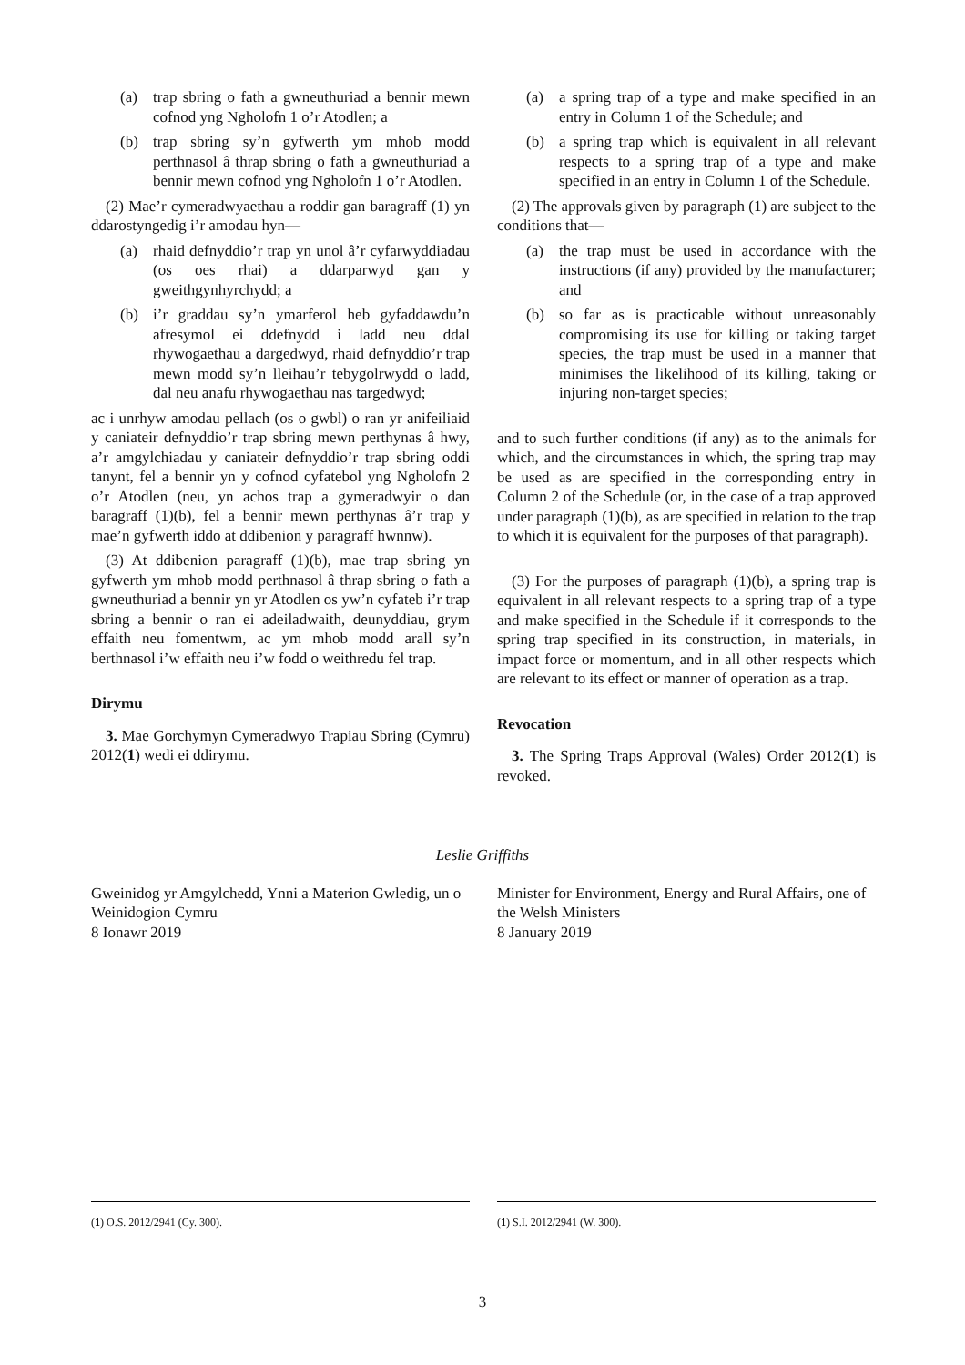(a) trap sbring o fath a gwneuthuriad a bennir mewn cofnod yng Ngholofn 1 o’r Atodlen; a
(b) trap sbring sy’n gyfwerth ym mhob modd perthnasol â thrap sbring o fath a gwneuthuriad a bennir mewn cofnod yng Ngholofn 1 o’r Atodlen.
(2) Mae’r cymeradwyaethau a roddir gan baragraff (1) yn ddarostyngedig i’r amodau hyn—
(a) rhaid defnyddio’r trap yn unol â’r cyfarwyddiadau (os oes rhai) a ddarparwyd gan y gweithgynhyrchydd; a
(b) i’r graddau sy’n ymarferol heb gyfaddawdu’n afresymol ei ddefnydd i ladd neu ddal rhywogaethau a dargedwyd, rhaid defnyddio’r trap mewn modd sy’n lleihau’r tebygolrwydd o ladd, dal neu anafu rhywogaethau nas targedwyd;
ac i unrhyw amodau pellach (os o gwbl) o ran yr anifeiliaid y caniateir defnyddio’r trap sbring mewn perthynas â hwy, a’r amgylchiadau y caniateir defnyddio’r trap sbring oddi tanynt, fel a bennir yn y cofnod cyfatebol yng Ngholofn 2 o’r Atodlen (neu, yn achos trap a gymeradwyir o dan baragraff (1)(b), fel a bennir mewn perthynas â’r trap y mae’n gyfwerth iddo at ddibenion y paragraff hwnnw).
(3) At ddibenion paragraff (1)(b), mae trap sbring yn gyfwerth ym mhob modd perthnasol â thrap sbring o fath a gwneuthuriad a bennir yn yr Atodlen os yw’n cyfateb i’r trap sbring a bennir o ran ei adeiladwaith, deunyddiau, grym effaith neu fomentwm, ac ym mhob modd arall sy’n berthnasol i’w effaith neu i’w fodd o weithredu fel trap.
Dirymu
3. Mae Gorchymyn Cymeradwyo Trapiau Sbring (Cymru) 2012(1) wedi ei ddirymu.
(a) a spring trap of a type and make specified in an entry in Column 1 of the Schedule; and
(b) a spring trap which is equivalent in all relevant respects to a spring trap of a type and make specified in an entry in Column 1 of the Schedule.
(2) The approvals given by paragraph (1) are subject to the conditions that—
(a) the trap must be used in accordance with the instructions (if any) provided by the manufacturer; and
(b) so far as is practicable without unreasonably compromising its use for killing or taking target species, the trap must be used in a manner that minimises the likelihood of its killing, taking or injuring non-target species;
and to such further conditions (if any) as to the animals for which, and the circumstances in which, the spring trap may be used as are specified in the corresponding entry in Column 2 of the Schedule (or, in the case of a trap approved under paragraph (1)(b), as are specified in relation to the trap to which it is equivalent for the purposes of that paragraph).
(3) For the purposes of paragraph (1)(b), a spring trap is equivalent in all relevant respects to a spring trap of a type and make specified in the Schedule if it corresponds to the spring trap specified in its construction, in materials, in impact force or momentum, and in all other respects which are relevant to its effect or manner of operation as a trap.
Revocation
3. The Spring Traps Approval (Wales) Order 2012(1) is revoked.
Leslie Griffiths
Gweinidog yr Amgylchedd, Ynni a Materion Gwledig, un o Weinidogion Cymru
8 Ionawr 2019
Minister for Environment, Energy and Rural Affairs, one of the Welsh Ministers
8 January 2019
(1) O.S. 2012/2941 (Cy. 300). (1) S.I. 2012/2941 (W. 300).
3